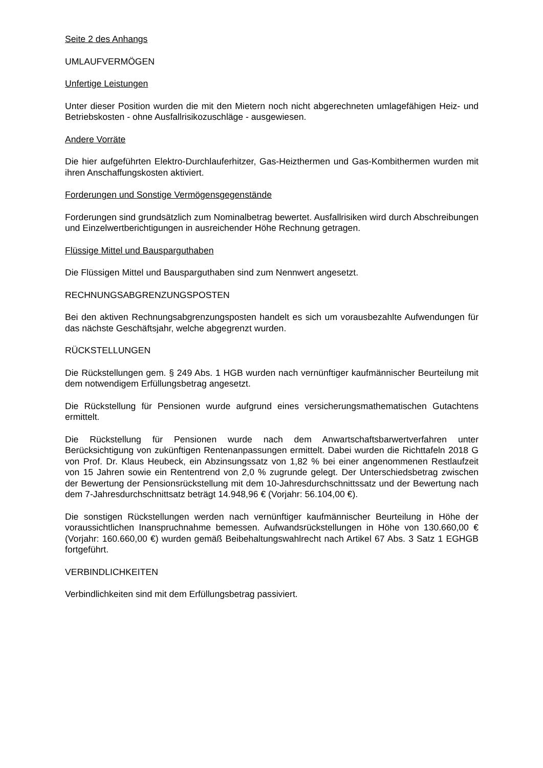Seite 2 des Anhangs
UMLAUFVERMÖGEN
Unfertige Leistungen
Unter dieser Position wurden die mit den Mietern noch nicht abgerechneten umlagefähigen Heiz- und Betriebskosten - ohne Ausfallrisikozuschläge - ausgewiesen.
Andere Vorräte
Die hier aufgeführten Elektro-Durchlauferhitzer, Gas-Heizthermen und Gas-Kombithermen wurden mit ihren Anschaffungskosten aktiviert.
Forderungen und Sonstige Vermögensgegenstände
Forderungen sind grundsätzlich zum Nominalbetrag bewertet. Ausfallrisiken wird durch Abschreibungen und Einzelwertberichtigungen in ausreichender Höhe Rechnung getragen.
Flüssige Mittel und Bausparguthaben
Die Flüssigen Mittel und Bausparguthaben sind zum Nennwert angesetzt.
RECHNUNGSABGRENZUNGSPOSTEN
Bei den aktiven Rechnungsabgrenzungsposten handelt es sich um vorausbezahlte Aufwendungen für das nächste Geschäftsjahr, welche abgegrenzt wurden.
RÜCKSTELLUNGEN
Die Rückstellungen gem. § 249 Abs. 1 HGB wurden nach vernünftiger kaufmännischer Beurteilung mit dem notwendigem Erfüllungsbetrag angesetzt.
Die Rückstellung für Pensionen wurde aufgrund eines versicherungsmathematischen Gutachtens ermittelt.
Die Rückstellung für Pensionen wurde nach dem Anwartschaftsbarwertverfahren unter Berücksichtigung von zukünftigen Rentenanpassungen ermittelt. Dabei wurden die Richttafeln 2018 G von Prof. Dr. Klaus Heubeck, ein Abzinsungssatz von 1,82 % bei einer angenommenen Restlaufzeit von 15 Jahren sowie ein Rententrend von 2,0 % zugrunde gelegt. Der Unterschiedsbetrag zwischen der Bewertung der Pensionsrückstellung mit dem 10-Jahresdurchschnittssatz und der Bewertung nach dem 7-Jahresdurchschnittsatz beträgt 14.948,96 € (Vorjahr: 56.104,00 €).
Die sonstigen Rückstellungen werden nach vernünftiger kaufmännischer Beurteilung in Höhe der voraussichtlichen Inanspruchnahme bemessen. Aufwandsrückstellungen in Höhe von 130.660,00 € (Vorjahr: 160.660,00 €) wurden gemäß Beibehaltungswahlrecht nach Artikel 67 Abs. 3 Satz 1 EGHGB fortgeführt.
VERBINDLICHKEITEN
Verbindlichkeiten sind mit dem Erfüllungsbetrag passiviert.